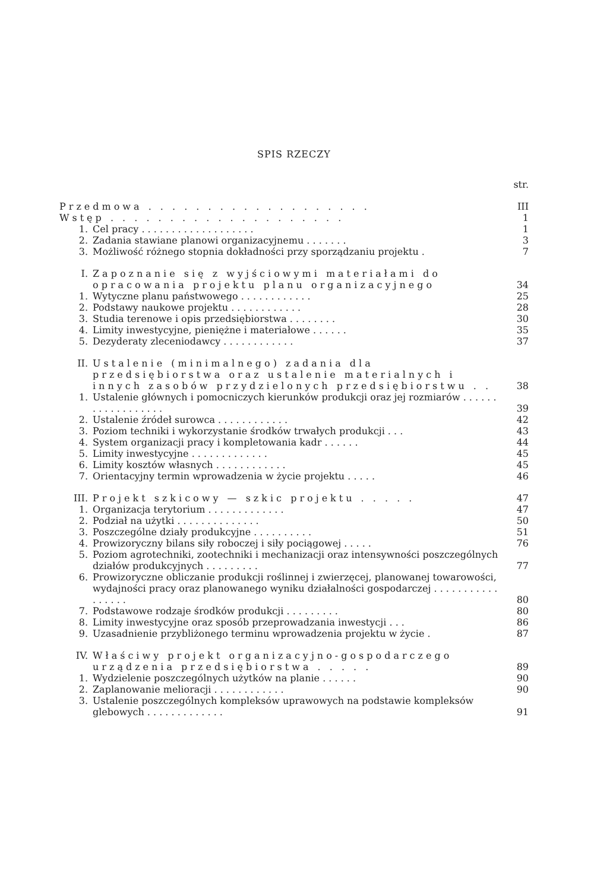SPIS RZECZY
| | | str. |
| Przedmowa . . . . . . . . . . . . . . . . . . . | | III |
| Wstęp . . . . . . . . . . . . . . . . . . . . | | 1 |
| 1. | Cel pracy . . . . . . . . . . . . . . . . . . . | 1 |
| 2. | Zadania stawiane planowi organizacyjnemu . . . . . . . | 3 |
| 3. | Możliwość różnego stopnia dokładności przy sporządzaniu projektu . | 7 |
| I. | Zapoznanie się z wyjściowymi materiałami do opracowania projektu planu organizacyjnego | 34 |
| 1. | Wytyczne planu państwowego . . . . . . . . . . . . | 25 |
| 2. | Podstawy naukowe projektu . . . . . . . . . . . . | 28 |
| 3. | Studia terenowe i opis przedsiębiorstwa . . . . . . . . | 30 |
| 4. | Limity inwestycyjne, pieniężne i materiałowe . . . . . . | 35 |
| 5. | Dezyderaty zleceniodawcy . . . . . . . . . . . . | 37 |
| II. | Ustalenie (minimalnego) zadania dla przedsiębiorstwa oraz ustalenie materialnych i innych zasobów przydzielonych przedsiębiorstwu . . | 38 |
| 1. | Ustalenie głównych i pomocniczych kierunków produkcji oraz jej rozmiarów . . . . . . . . . . . . . . . . . . | 39 |
| 2. | Ustalenie źródeł surowca . . . . . . . . . . . . | 42 |
| 3. | Poziom techniki i wykorzystanie środków trwałych produkcji . . . | 43 |
| 4. | System organizacji pracy i kompletowania kadr . . . . . . | 44 |
| 5. | Limity inwestycyjne . . . . . . . . . . . . . | 45 |
| 6. | Limity kosztów własnych . . . . . . . . . . . . | 45 |
| 7. | Orientacyjny termin wprowadzenia w życie projektu . . . . . | 46 |
| III. | Projekt szkicowy — szkic projektu . . . . . | 47 |
| 1. | Organizacja terytorium . . . . . . . . . . . . . | 47 |
| 2. | Podział na użytki . . . . . . . . . . . . . . | 50 |
| 3. | Poszczególne działy produkcyjne . . . . . . . . . . | 51 |
| 4. | Prowizoryczny bilans siły roboczej i siły pociągowej . . . . . | 76 |
| 5. | Poziom agrotechniki, zootechniki i mechanizacji oraz intensywności poszczególnych działów produkcyjnych . . . . . . . . . | 77 |
| 6. | Prowizoryczne obliczanie produkcji roślinnej i zwierzęcej, planowanej towarowości, wydajności pracy oraz planowanego wyniku działalności gospodarczej . . . . . . . . . . . . . . . . . | 80 |
| 7. | Podstawowe rodzaje środków produkcji . . . . . . . . . | 80 |
| 8. | Limity inwestycyjne oraz sposób przeprowadzania inwestycji . . . | 86 |
| 9. | Uzasadnienie przybliżonego terminu wprowadzenia projektu w życie . | 87 |
| IV. | Właściwy projekt organizacyjno-gospodarczego urządzenia przedsiębiorstwa . . . . . | 89 |
| 1. | Wydzielenie poszczególnych użytków na planie . . . . . . | 90 |
| 2. | Zaplanowanie melioracji . . . . . . . . . . . . | 90 |
| 3. | Ustalenie poszczególnych kompleksów uprawowych na podstawie kompleksów glebowych . . . . . . . . . . . . . | 91 |